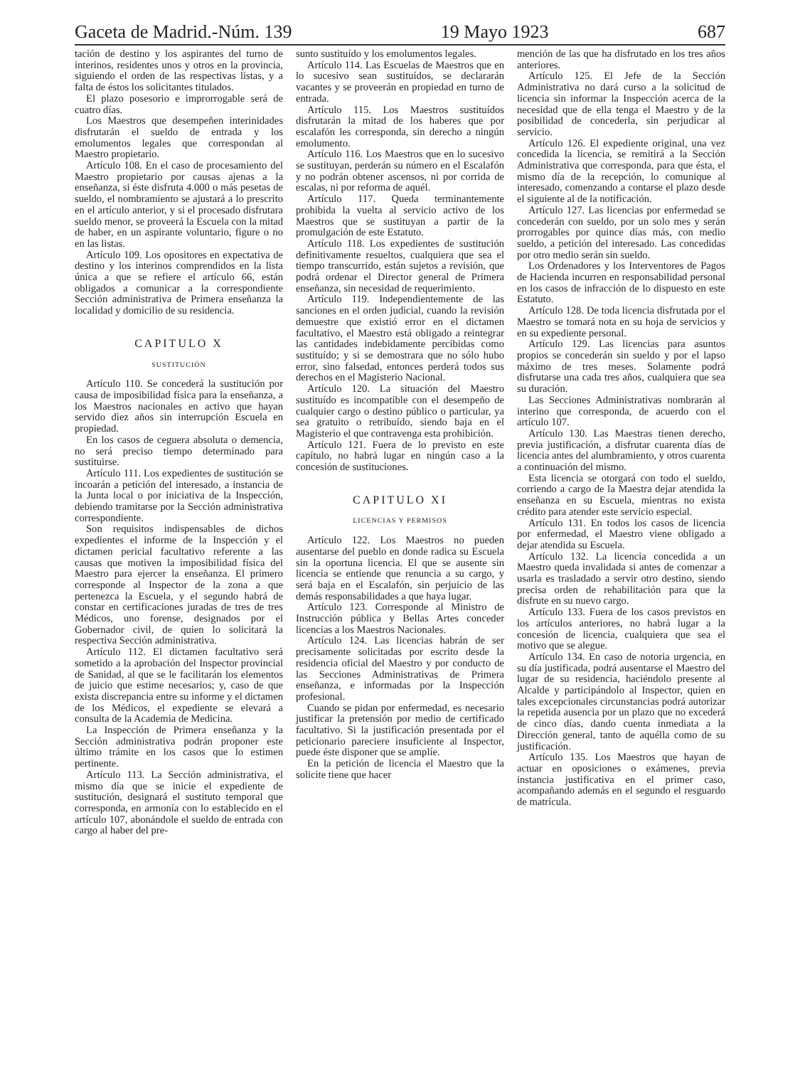Gaceta de Madrid.-Núm. 139 19 Mayo 1923 687
tación de destino y los aspirantes del turno de interinos, residentes unos y otros en la provincia, siguiendo el orden de las respectivas listas, y a falta de éstos los solicitantes titulados.
El plazo posesorio e improrrogable será de cuatro días.
Los Maestros que desempeñen interinidades disfrutarán el sueldo de entrada y los emolumentos legales que correspondan al Maestro propietario.
Artículo 108. En el caso de procesamiento del Maestro propietario por causas ajenas a la enseñanza, si éste disfruta 4.000 o más pesetas de sueldo, el nombramiento se ajustará a lo prescrito en el artículo anterior, y si el procesado disfrutara sueldo menor, se proveerá la Escuela con la mitad de haber, en un aspirante voluntario, figure o no en las listas.
Artículo 109. Los opositores en expectativa de destino y los interinos comprendidos en la lista única a que se refiere el artículo 66, están obligados a comunicar a la correspondiente Sección administrativa de Primera enseñanza la localidad y domicilio de su residencia.
CAPITULO X
SUSTITUCIÓN
Artículo 110. Se concederá la sustitución por causa de imposibilidad física para la enseñanza, a los Maestros nacionales en activo que hayan servido diez años sin interrupción Escuela en propiedad.
En los casos de ceguera absoluta o demencia, no será preciso tiempo determinado para sustituirse.
Artículo 111. Los expedientes de sustitución se incoarán a petición del interesado, a instancia de la Junta local o por iniciativa de la Inspección, debiendo tramitarse por la Sección administrativa correspondiente.
Son requisitos indispensables de dichos expedientes el informe de la Inspección y el dictamen pericial facultativo referente a las causas que motiven la imposibilidad física del Maestro para ejercer la enseñanza. El primero corresponde al Inspector de la zona a que pertenezca la Escuela, y el segundo habrá de constar en certificaciones juradas de tres de tres Médicos, uno forense, designados por el Gobernador civil, de quien lo solicitará la respectiva Sección administrativa.
Artículo 112. El dictamen facultativo será sometido a la aprobación del Inspector provincial de Sanidad, al que se le facilitarán los elementos de juicio que estime necesarios; y, caso de que exista discrepancia entre su informe y el dictamen de los Médicos, el expediente se elevará a consulta de la Academia de Medicina.
La Inspección de Primera enseñanza y la Sección administrativa podrán proponer este último trámite en los casos que lo estimen pertinente.
Artículo 113. La Sección administrativa, el mismo día que se inicie el expediente de sustitución, designará el sustituto temporal que corresponda, en armonía con lo establecido en el artículo 107, abonándole el sueldo de entrada con cargo al haber del pre-
sunto sustituído y los emolumentos legales.
Artículo 114. Las Escuelas de Maestros que en lo sucesivo sean sustituídos, se declararán vacantes y se proveerán en propiedad en turno de entrada.
Artículo 115. Los Maestros sustituídos disfrutarán la mitad de los haberes que por escalafón les corresponda, sin derecho a ningún emolumento.
Artículo 116. Los Maestros que en lo sucesivo se sustituyan, perderán su número en el Escalafón y no podrán obtener ascensos, ni por corrida de escalas, ni por reforma de aquél.
Artículo 117. Queda terminantemente prohibida la vuelta al servicio activo de los Maestros que se sustituyan a partir de la promulgación de este Estatuto.
Artículo 118. Los expedientes de sustitución definitivamente resueltos, cualquiera que sea el tiempo transcurrido, están sujetos a revisión, que podrá ordenar el Director general de Primera enseñanza, sin necesidad de requerimiento.
Artículo 119. Independientemente de las sanciones en el orden judicial, cuando la revisión demuestre que existió error en el dictamen facultativo, el Maestro está obligado a reintegrar las cantidades indebidamente percibidas como sustituído; y si se demostrara que no sólo hubo error, sino falsedad, entonces perderá todos sus derechos en el Magisterio Nacional.
Artículo 120. La situación del Maestro sustituído es incompatible con el desempeño de cualquier cargo o destino público o particular, ya sea gratuito o retribuído, siendo baja en el Magisterio el que contravenga esta prohibición.
Artículo 121. Fuera de lo previsto en este capítulo, no habrá lugar en ningún caso a la concesión de sustituciones.
CAPITULO XI
LICENCIAS Y PERMISOS
Artículo 122. Los Maestros no pueden ausentarse del pueblo en donde radica su Escuela sin la oportuna licencia. El que se ausente sin licencia se entiende que renuncia a su cargo, y será baja en el Escalafón, sin perjuicio de las demás responsabilidades a que haya lugar.
Artículo 123. Corresponde al Ministro de Instrucción pública y Bellas Artes conceder licencias a los Maestros Nacionales.
Artículo 124. Las licencias habrán de ser precisamente solicitadas por escrito desde la residencia oficial del Maestro y por conducto de las Secciones Administrativas de Primera enseñanza, e informadas por la Inspección profesional.
Cuando se pidan por enfermedad, es necesario justificar la pretensión por medio de certificado facultativo. Si la justificación presentada por el peticionario pareciere insuficiente al Inspector, puede éste disponer que se amplíe.
En la petición de licencia el Maestro que la solicite tiene que hacer
mención de las que ha disfrutado en los tres años anteriores.
Artículo 125. El Jefe de la Sección Administrativa no dará curso a la solicitud de licencia sin informar la Inspección acerca de la necesidad que de ella tenga el Maestro y de la posibilidad de concederla, sin perjudicar al servicio.
Artículo 126. El expediente original, una vez concedida la licencia, se remitirá a la Sección Administrativa que corresponda, para que ésta, el mismo día de la recepción, lo comunique al interesado, comenzando a contarse el plazo desde el siguiente al de la notificación.
Artículo 127. Las licencias por enfermedad se concederán con sueldo, por un solo mes y serán prorrogables por quince días más, con medio sueldo, a petición del interesado. Las concedidas por otro medio serán sin sueldo.
Los Ordenadores y los Interventores de Pagos de Hacienda incurren en responsabilidad personal en los casos de infracción de lo dispuesto en este Estatuto.
Artículo 128. De toda licencia disfrutada por el Maestro se tomará nota en su hoja de servicios y en su expediente personal.
Artículo 129. Las licencias para asuntos propios se concederán sin sueldo y por el lapso máximo de tres meses. Solamente podrá disfrutarse una cada tres años, cualquiera que sea su duración.
Las Secciones Administrativas nombrarán al interino que corresponda, de acuerdo con el artículo 107.
Artículo 130. Las Maestras tienen derecho, previa justificación, a disfrutar cuarenta días de licencia antes del alumbramiento, y otros cuarenta a continuación del mismo.
Esta licencia se otorgará con todo el sueldo, corriendo a cargo de la Maestra dejar atendida la enseñanza en su Escuela, mientras no exista crédito para atender este servicio especial.
Artículo 131. En todos los casos de licencia por enfermedad, el Maestro viene obligado a dejar atendida su Escuela.
Artículo 132. La licencia concedida a un Maestro queda invalidada si antes de comenzar a usarla es trasladado a servir otro destino, siendo precisa orden de rehabilitación para que la disfrute en su nuevo cargo.
Artículo 133. Fuera de los casos previstos en los artículos anteriores, no habrá lugar a la concesión de licencia, cualquiera que sea el motivo que se alegue.
Artículo 134. En caso de notoria urgencia, en su día justificada, podrá ausentarse el Maestro del lugar de su residencia, haciéndolo presente al Alcalde y participándolo al Inspector, quien en tales excepcionales circunstancias podrá autorizar la repetida ausencia por un plazo que no excederá de cinco días, dando cuenta inmediata a la Dirección general, tanto de aquélla como de su justificación.
Artículo 135. Los Maestros que hayan de actuar en oposiciones o exámenes, previa instancia justificativa en el primer caso, acompañando además en el segundo el resguardo de matrícula.